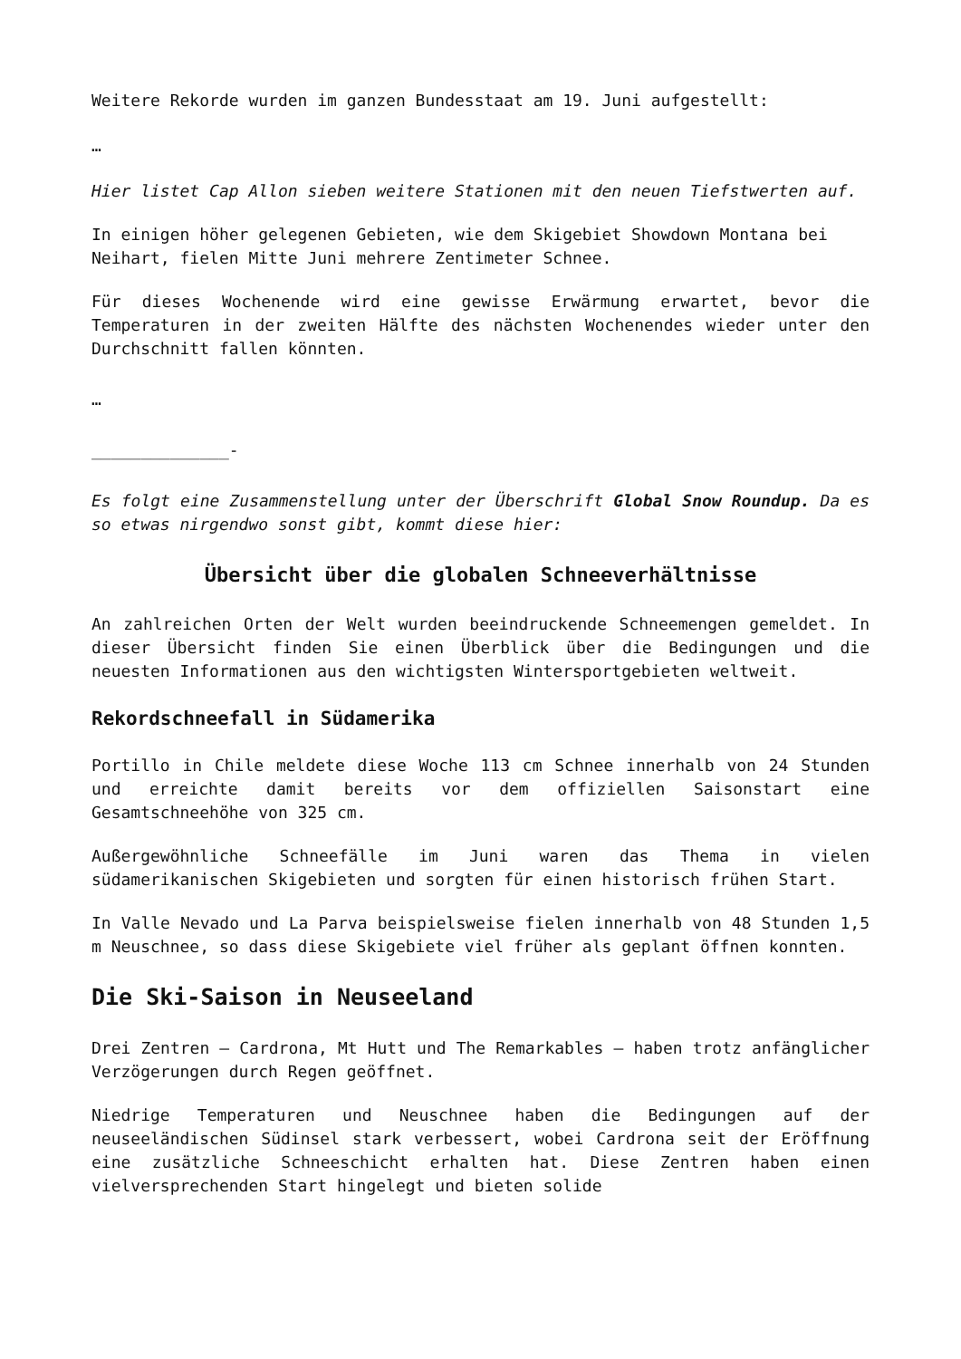Weitere Rekorde wurden im ganzen Bundesstaat am 19. Juni aufgestellt:
…
Hier listet Cap Allon sieben weitere Stationen mit den neuen Tiefstwerten auf.
In einigen höher gelegenen Gebieten, wie dem Skigebiet Showdown Montana bei Neihart, fielen Mitte Juni mehrere Zentimeter Schnee.
Für dieses Wochenende wird eine gewisse Erwärmung erwartet, bevor die Temperaturen in der zweiten Hälfte des nächsten Wochenendes wieder unter den Durchschnitt fallen könnten.
…
______________-
Es folgt eine Zusammenstellung unter der Überschrift Global Snow Roundup. Da es so etwas nirgendwo sonst gibt, kommt diese hier:
Übersicht über die globalen Schneeverhältnisse
An zahlreichen Orten der Welt wurden beeindruckende Schneemengen gemeldet. In dieser Übersicht finden Sie einen Überblick über die Bedingungen und die neuesten Informationen aus den wichtigsten Wintersportgebieten weltweit.
Rekordschneefall in Südamerika
Portillo in Chile meldete diese Woche 113 cm Schnee innerhalb von 24 Stunden und erreichte damit bereits vor dem offiziellen Saisonstart eine Gesamtschneehöhe von 325 cm.
Außergewöhnliche Schneefälle im Juni waren das Thema in vielen südamerikanischen Skigebieten und sorgten für einen historisch frühen Start.
In Valle Nevado und La Parva beispielsweise fielen innerhalb von 48 Stunden 1,5 m Neuschnee, so dass diese Skigebiete viel früher als geplant öffnen konnten.
Die Ski-Saison in Neuseeland
Drei Zentren – Cardrona, Mt Hutt und The Remarkables – haben trotz anfänglicher Verzögerungen durch Regen geöffnet.
Niedrige Temperaturen und Neuschnee haben die Bedingungen auf der neuseeländischen Südinsel stark verbessert, wobei Cardrona seit der Eröffnung eine zusätzliche Schneeschicht erhalten hat. Diese Zentren haben einen vielversprechenden Start hingelegt und bieten solide